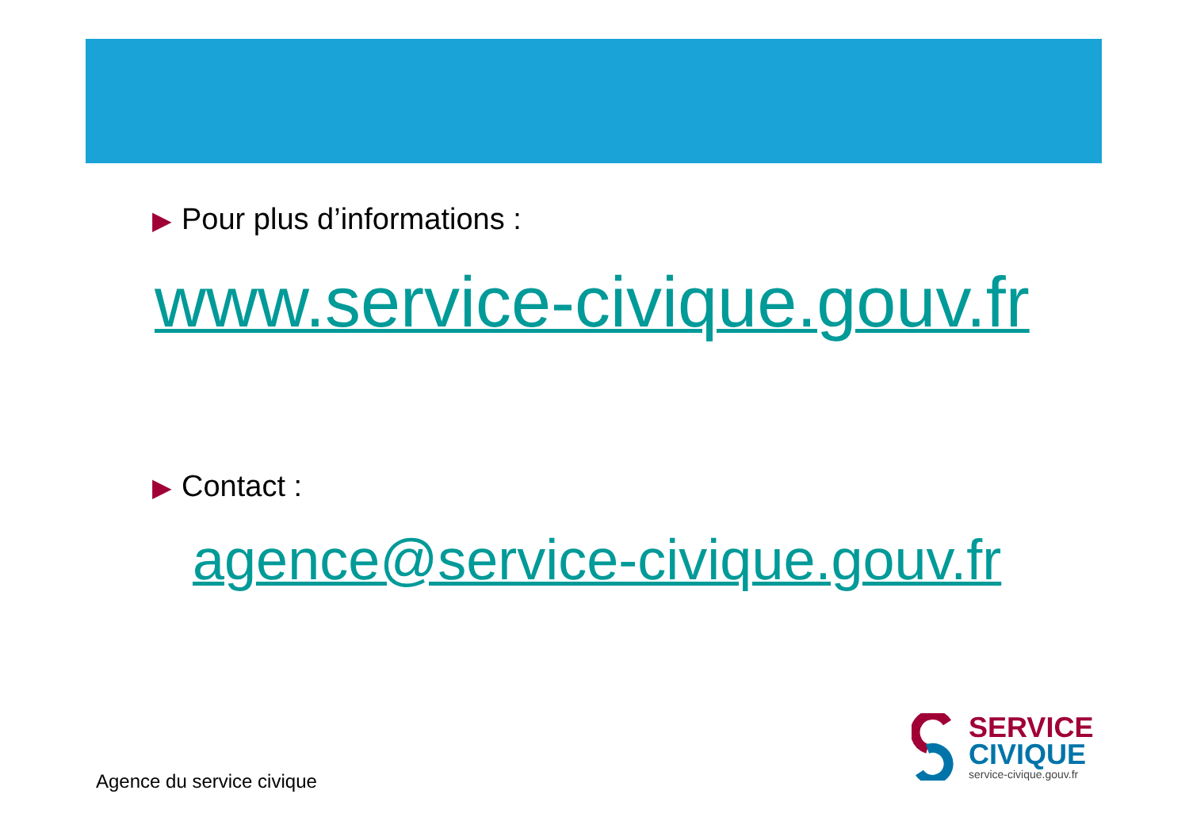▶ Pour plus d’informations :
www.service-civique.gouv.fr
▶ Contact :
agence@service-civique.gouv.fr
Agence du service civique
SERVICE
CIVIQUE
service-civique.gouv.fr